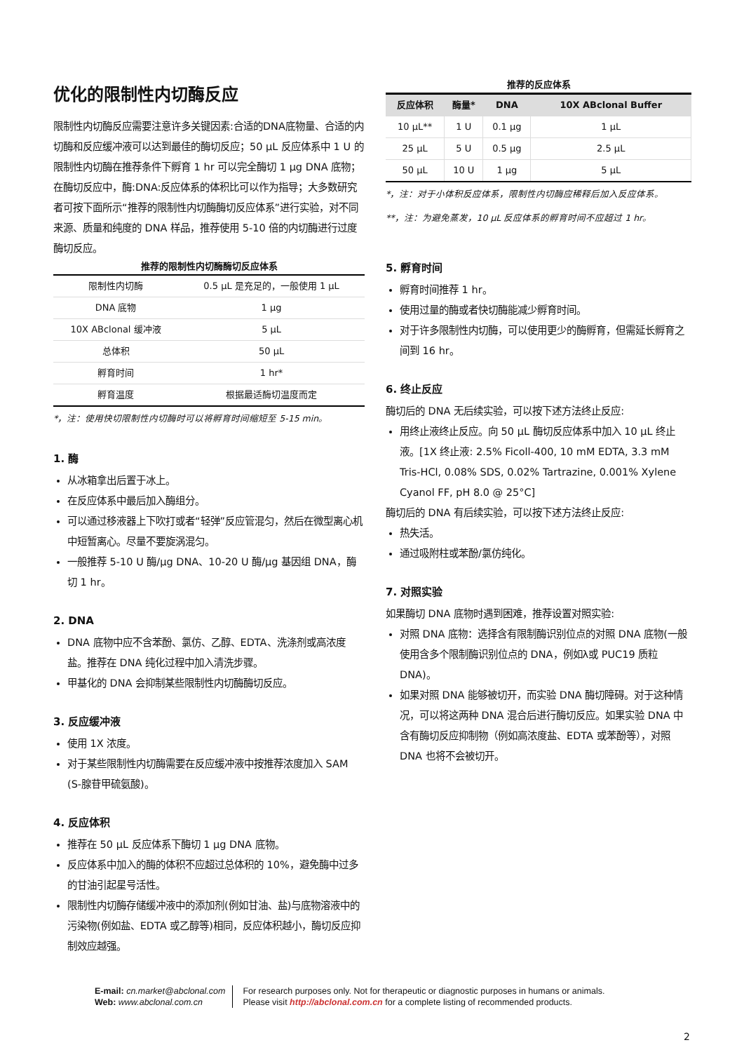优化的限制性内切酶反应
限制性内切酶反应需要注意许多关键因素:合适的DNA底物量、合适的内切酶和反应缓冲液可以达到最佳的酶切反应；50 μL 反应体系中 1 U 的限制性内切酶在推荐条件下孵育 1 hr 可以完全酶切 1 μg DNA 底物；在酶切反应中，酶:DNA:反应体系的体积比可以作为指导；大多数研究者可按下面所示“推荐的限制性内切酶酶切反应体系”进行实验，对不同来源、质量和纯度的 DNA 样品，推荐使用 5-10 倍的内切酶进行过度酶切反应。
推荐的限制性内切酶酶切反应体系
| 限制性内切酶 | 0.5 μL 是充足的，一般使用 1 μL |
| DNA 底物 | 1 μg |
| 10X ABclonal 缓冲液 | 5 μL |
| 总体积 | 50 μL |
| 孵育时间 | 1 hr* |
| 孵育温度 | 根据最适酶切温度而定 |
*，注：使用快切限制性内切酶时可以将孵育时间缩短至 5-15 min。
1. 酶
从冰箱拿出后置于冰上。
在反应体系中最后加入酶组分。
可以通过移液器上下吹打或者“轻弹”反应管混匀，然后在微型离心机中短暂离心。尽量不要旋涡混匀。
一般推荐 5-10 U 酶/μg DNA、10-20 U 酶/μg 基因组 DNA，酶切 1 hr。
2. DNA
DNA 底物中应不含苯酚、氯仿、乙醇、EDTA、洗涤剂或高浓度盐。推荐在 DNA 纯化过程中加入清洗步骤。
甲基化的 DNA 会抑制某些限制性内切酶酶切反应。
3. 反应缓冲液
使用 1X 浓度。
对于某些限制性内切酶需要在反应缓冲液中按推荐浓度加入 SAM (S-腺苷甲硫氨酸)。
4. 反应体积
推荐在 50 μL 反应体系下酶切 1 μg DNA 底物。
反应体系中加入的酶的体积不应超过总体积的 10%，避免酶中过多的甘油引起星号活性。
限制性内切酶存储缓冲液中的添加剂(例如甘油、盐)与底物溶液中的污染物(例如盐、EDTA 或乙醇等)相同，反应体积越小，酶切反应抑制效应越强。
推荐的反应体系
| 反应体积 | 酶量* | DNA | 10X ABclonal Buffer |
| --- | --- | --- | --- |
| 10 μL** | 1 U | 0.1 μg | 1 μL |
| 25 μL | 5 U | 0.5 μg | 2.5 μL |
| 50 μL | 10 U | 1 μg | 5 μL |
*，注：对于小体积反应体系，限制性内切酶应稀释后加入反应体系。
**，注：为避免蒸发，10 μL 反应体系的孵育时间不应超过 1 hr。
5. 孵育时间
孵育时间推荐 1 hr。
使用过量的酶或者快切酶能减少孵育时间。
对于许多限制性内切酶，可以使用更少的酶孵育，但需延长孵育之间到 16 hr。
6. 终止反应
酶切后的 DNA 无后续实验，可以按下述方法终止反应:
用终止液终止反应。向 50 μL 酶切反应体系中加入 10 μL 终止液。[1X 终止液: 2.5% Ficoll-400, 10 mM EDTA, 3.3 mM Tris-HCl, 0.08% SDS, 0.02% Tartrazine, 0.001% Xylene Cyanol FF, pH 8.0 @ 25°C]
酶切后的 DNA 有后续实验，可以按下述方法终止反应:
热失活。
通过吸附柱或苯酚/氯仿纯化。
7. 对照实验
如果酶切 DNA 底物时遇到困难，推荐设置对照实验:
对照 DNA 底物：选择含有限制酶识别位点的对照 DNA 底物(一般使用含多个限制酶识别位点的 DNA，例如λ或 PUC19 质粒 DNA)。
如果对照 DNA 能够被切开，而实验 DNA 酶切障碍。对于这种情况，可以将这两种 DNA 混合后进行酶切反应。如果实验 DNA 中含有酶切反应抑制物（例如高浓度盐、EDTA 或苯酚等），对照 DNA 也将不会被切开。
E-mail: cn.market@abclonal.com
Web: www.abclonal.com.cn
For research purposes only. Not for therapeutic or diagnostic purposes in humans or animals.
Please visit http://abclonal.com.cn for a complete listing of recommended products.
2